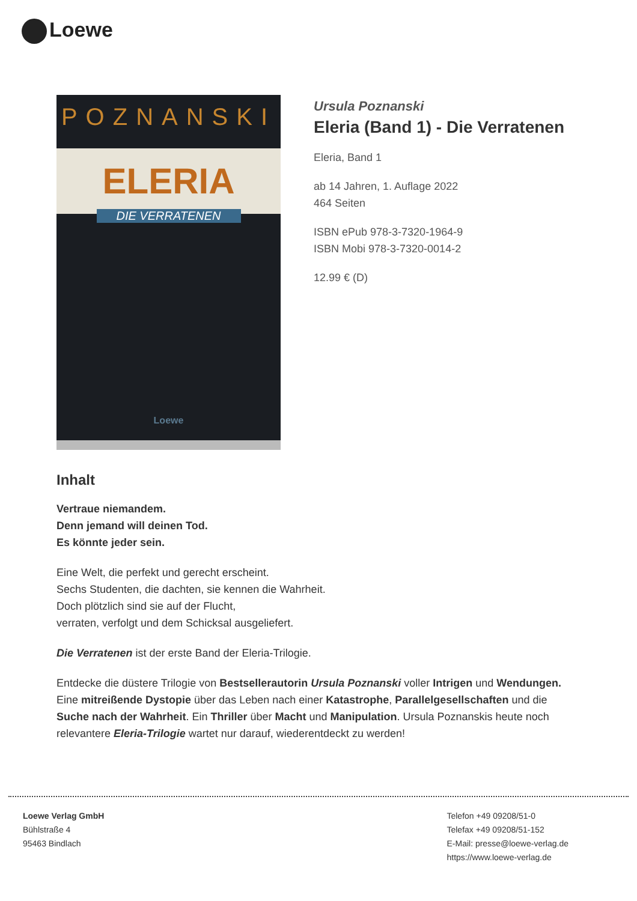Loewe
POZNANSKI
ELERIA
DIE VERRATENEN
Loewe
Ursula Poznanski
Eleria (Band 1) - Die Verratenen
Eleria, Band 1
ab 14 Jahren, 1. Auflage 2022
464 Seiten
ISBN ePub 978-3-7320-1964-9
ISBN Mobi 978-3-7320-0014-2
12.99 € (D)
Inhalt
Vertraue niemandem.
Denn jemand will deinen Tod.
Es könnte jeder sein.
Eine Welt, die perfekt und gerecht erscheint.
Sechs Studenten, die dachten, sie kennen die Wahrheit.
Doch plötzlich sind sie auf der Flucht,
verraten, verfolgt und dem Schicksal ausgeliefert.
Die Verratenen ist der erste Band der Eleria-Trilogie.
Entdecke die düstere Trilogie von Bestsellerautorin Ursula Poznanski voller Intrigen und Wendungen. Eine mitreißende Dystopie über das Leben nach einer Katastrophe, Parallelgesellschaften und die Suche nach der Wahrheit. Ein Thriller über Macht und Manipulation. Ursula Poznanskis heute noch relevantere Eleria-Trilogie wartet nur darauf, wiederentdeckt zu werden!
Loewe Verlag GmbH
Bühlstraße 4
95463 Bindlach
Telefon +49 09208/51-0
Telefax +49 09208/51-152
E-Mail: presse@loewe-verlag.de
https://www.loewe-verlag.de